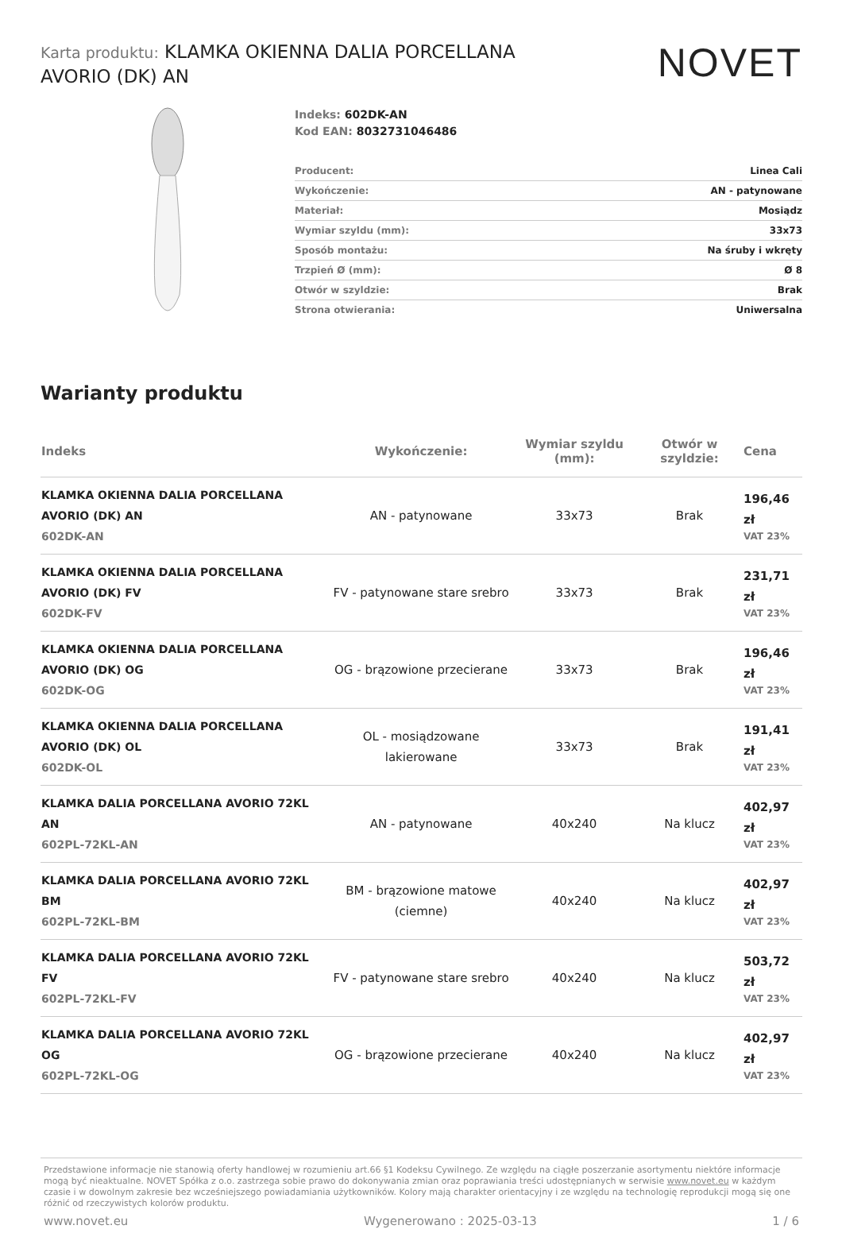Karta produktu: KLAMKA OKIENNA DALIA PORCELLANA AVORIO (DK) AN
NOVET
Indeks: 602DK-AN
Kod EAN: 8032731046486
| Producent: | Linea Cali |
| Wykończenie: | AN - patynowane |
| Materiał: | Mosiądz |
| Wymiar szyldu (mm): | 33x73 |
| Sposób montażu: | Na śruby i wkręty |
| Trzpień Ø (mm): | Ø 8 |
| Otwór w szyldzie: | Brak |
| Strona otwierania: | Uniwersalna |
Warianty produktu
| Indeks | Wykończenie: | Wymiar szyldu (mm): | Otwór w szyldzie: | Cena |
| --- | --- | --- | --- | --- |
| KLAMKA OKIENNA DALIA PORCELLANA AVORIO (DK) AN 602DK-AN | AN - patynowane | 33x73 | Brak | 196,46 zł VAT 23% |
| KLAMKA OKIENNA DALIA PORCELLANA AVORIO (DK) FV 602DK-FV | FV - patynowane stare srebro | 33x73 | Brak | 231,71 zł VAT 23% |
| KLAMKA OKIENNA DALIA PORCELLANA AVORIO (DK) OG 602DK-OG | OG - brązowione przecierane | 33x73 | Brak | 196,46 zł VAT 23% |
| KLAMKA OKIENNA DALIA PORCELLANA AVORIO (DK) OL 602DK-OL | OL - mosiądzowane lakierowane | 33x73 | Brak | 191,41 zł VAT 23% |
| KLAMKA DALIA PORCELLANA AVORIO 72KL AN 602PL-72KL-AN | AN - patynowane | 40x240 | Na klucz | 402,97 zł VAT 23% |
| KLAMKA DALIA PORCELLANA AVORIO 72KL BM 602PL-72KL-BM | BM - brązowione matowe (ciemne) | 40x240 | Na klucz | 402,97 zł VAT 23% |
| KLAMKA DALIA PORCELLANA AVORIO 72KL FV 602PL-72KL-FV | FV - patynowane stare srebro | 40x240 | Na klucz | 503,72 zł VAT 23% |
| KLAMKA DALIA PORCELLANA AVORIO 72KL OG 602PL-72KL-OG | OG - brązowione przecierane | 40x240 | Na klucz | 402,97 zł VAT 23% |
Przedstawione informacje nie stanowią oferty handlowej w rozumieniu art.66 §1 Kodeksu Cywilnego. Ze względu na ciągłe poszerzanie asortymentu niektóre informacje mogą być nieaktualne. NOVET Spółka z o.o. zastrzega sobie prawo do dokonywania zmian oraz poprawiania treści udostępnianych w serwisie www.novet.eu w każdym czasie i w dowolnym zakresie bez wcześniejszego powiadamiania użytkowników. Kolory mają charakter orientacyjny i ze względu na technologię reprodukcji mogą się one różnić od rzeczywistych kolorów produktu.
www.novet.eu Wygenerowano : 2025-03-13 1 / 6